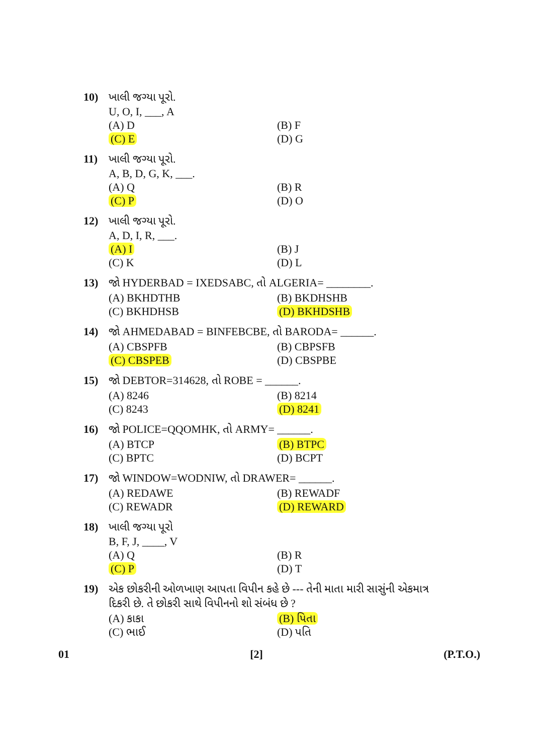10) ખાલી જગ્યા પૂરો.
U, O, I, ___, A
(A) D (B) F
(C) E (D) G
11) ખાલી જગ્યા પૂરો.
A, B, D, G, K, ___.
(A) Q (B) R
(C) P (D) O
12) ખાલી જગ્યા પૂરો.
A, D, I, R, ___.
(A) I (B) J
(C) K (D) L
13) જો HYDERBAD = IXEDSABC, તો ALGERIA= ________.
(A) BKHDTHB (B) BKDHSHB
(C) BKHDHSB (D) BKHDSHB
14) જો AHMEDABAD = BINFEBCBE, તો BARODA= ______.
(A) CBSPFB (B) CBPSFB
(C) CBSPEB (D) CBSPBE
15) જો DEBTOR=314628, તો ROBE = ______.
(A) 8246 (B) 8214
(C) 8243 (D) 8241
16) જો POLICE=QQOMHK, તો ARMY= ______.
(A) BTCP (B) BTPC
(C) BPTC (D) BCPT
17) જો WINDOW=WODNIW, તો DRAWER= ______.
(A) REDAWE (B) REWADF
(C) REWADR (D) REWARD
18) ખાલી જગ્યા પૂરો
B, F, J, ____, V
(A) Q (B) R
(C) P (D) T
19) એક છોકરીની ઓળખાણ આપતા વિપીન કહે છે --- તેની માતા મારી સાસુંની એકમાત્ર દિકરી છે. તે છોકરી સાથે વિપીનનો શો સંબંધ છે ?
(A) કાકા (B) પિતા
(C) ભાઈ (D) પતિ
01 [2] (P.T.O.)